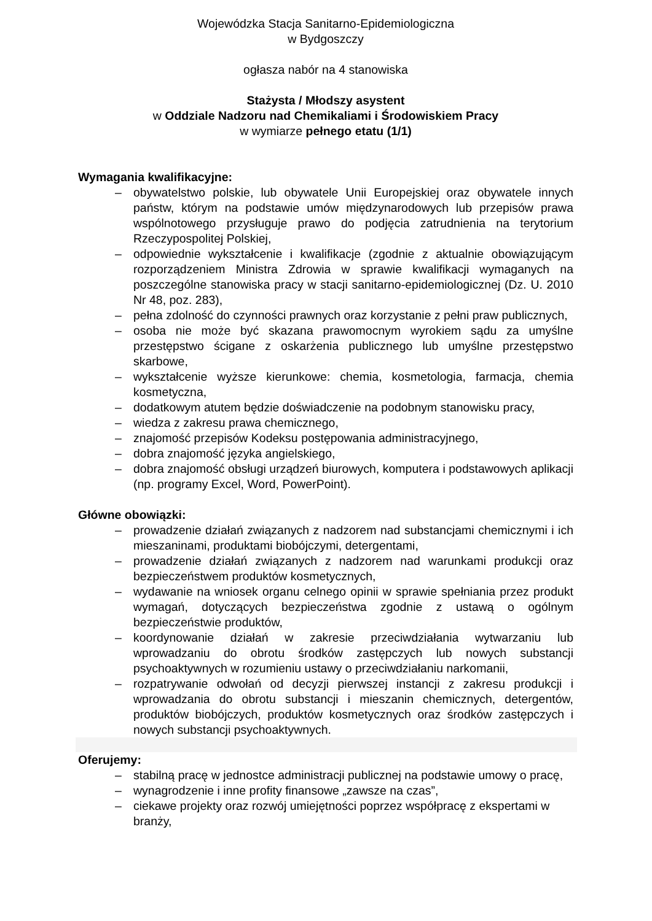Wojewódzka Stacja Sanitarno-Epidemiologiczna
w Bydgoszczy
ogłasza nabór na 4 stanowiska
Stażysta / Młodszy asystent
w Oddziale Nadzoru nad Chemikaliami i Środowiskiem Pracy
w wymiarze pełnego etatu (1/1)
Wymagania kwalifikacyjne:
– obywatelstwo polskie, lub obywatele Unii Europejskiej oraz obywatele innych państw, którym na podstawie umów międzynarodowych lub przepisów prawa wspólnotowego przysługuje prawo do podjęcia zatrudnienia na terytorium Rzeczypospolitej Polskiej,
– odpowiednie wykształcenie i kwalifikacje (zgodnie z aktualnie obowiązującym rozporządzeniem Ministra Zdrowia w sprawie kwalifikacji wymaganych na poszczególne stanowiska pracy w stacji sanitarno-epidemiologicznej (Dz. U. 2010 Nr 48, poz. 283),
– pełna zdolność do czynności prawnych oraz korzystanie z pełni praw publicznych,
– osoba nie może być skazana prawomocnym wyrokiem sądu za umyślne przestępstwo ścigane z oskarżenia publicznego lub umyślne przestępstwo skarbowe,
– wykształcenie wyższe kierunkowe: chemia, kosmetologia, farmacja, chemia kosmetyczna,
– dodatkowym atutem będzie doświadczenie na podobnym stanowisku pracy,
– wiedza z zakresu prawa chemicznego,
– znajomość przepisów Kodeksu postępowania administracyjnego,
– dobra znajomość języka angielskiego,
– dobra znajomość obsługi urządzeń biurowych, komputera i podstawowych aplikacji (np. programy Excel, Word, PowerPoint).
Główne obowiązki:
– prowadzenie działań związanych z nadzorem nad substancjami chemicznymi i ich mieszaninami, produktami biobójczymi, detergentami,
– prowadzenie działań związanych z nadzorem nad warunkami produkcji oraz bezpieczeństwem produktów kosmetycznych,
– wydawanie na wniosek organu celnego opinii w sprawie spełniania przez produkt wymagań, dotyczących bezpieczeństwa zgodnie z ustawą o ogólnym bezpieczeństwie produktów,
– koordynowanie działań w zakresie przeciwdziałania wytwarzaniu lub wprowadzaniu do obrotu środków zastępczych lub nowych substancji psychoaktywnych w rozumieniu ustawy o przeciwdziałaniu narkomanii,
– rozpatrywanie odwołań od decyzji pierwszej instancji z zakresu produkcji i wprowadzania do obrotu substancji i mieszanin chemicznych, detergentów, produktów biobójczych, produktów kosmetycznych oraz środków zastępczych i nowych substancji psychoaktywnych.
Oferujemy:
– stabilną pracę w jednostce administracji publicznej na podstawie umowy o pracę,
– wynagrodzenie i inne profity finansowe „zawsze na czas”,
– ciekawe projekty oraz rozwój umiejętności poprzez współpracę z ekspertami w branży,